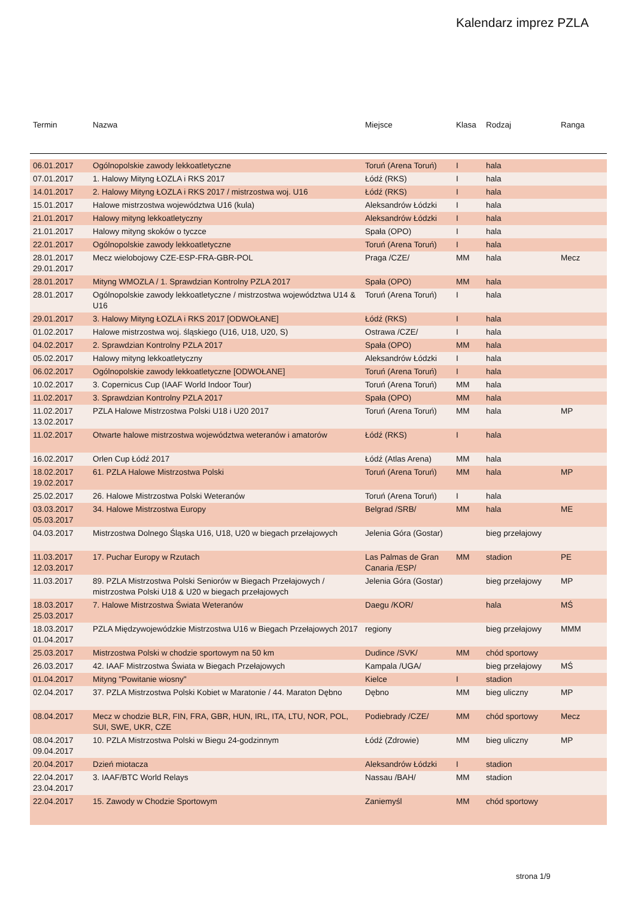Kalendarz imprez PZLA
| Termin | Nazwa | Miejsce | Klasa | Rodzaj | Ranga |
| --- | --- | --- | --- | --- | --- |
| 06.01.2017 | Ogólnopolskie zawody lekkoatletyczne | Toruń (Arena Toruń) | I | hala | |
| 07.01.2017 | 1. Halowy Mityng ŁOZLA i RKS 2017 | Łódź (RKS) | I | hala | |
| 14.01.2017 | 2. Halowy Mityng ŁOZLA i RKS 2017 / mistrzostwa woj. U16 | Łódź (RKS) | I | hala | |
| 15.01.2017 | Halowe mistrzostwa województwa U16 (kula) | Aleksandrów Łódzki | I | hala | |
| 21.01.2017 | Halowy mityng lekkoatletyczny | Aleksandrów Łódzki | I | hala | |
| 21.01.2017 | Halowy mityng skoków o tyczce | Spała (OPO) | I | hala | |
| 22.01.2017 | Ogólnopolskie zawody lekkoatletyczne | Toruń (Arena Toruń) | I | hala | |
| 28.01.2017 29.01.2017 | Mecz wielobojowy CZE-ESP-FRA-GBR-POL | Praga /CZE/ | MM | hala | Mecz |
| 28.01.2017 | Mityng WMOZLA / 1. Sprawdzian Kontrolny PZLA 2017 | Spała (OPO) | MM | hala | |
| 28.01.2017 | Ogólnopolskie zawody lekkoatletyczne / mistrzostwa województwa U14 & U16 | Toruń (Arena Toruń) | I | hala | |
| 29.01.2017 | 3. Halowy Mityng ŁOZLA i RKS 2017 [ODWOŁANE] | Łódź (RKS) | I | hala | |
| 01.02.2017 | Halowe mistrzostwa woj. śląskiego (U16, U18, U20, S) | Ostrawa /CZE/ | I | hala | |
| 04.02.2017 | 2. Sprawdzian Kontrolny PZLA 2017 | Spała (OPO) | MM | hala | |
| 05.02.2017 | Halowy mityng lekkoatletyczny | Aleksandrów Łódzki | I | hala | |
| 06.02.2017 | Ogólnopolskie zawody lekkoatletyczne [ODWOŁANE] | Toruń (Arena Toruń) | I | hala | |
| 10.02.2017 | 3. Copernicus Cup (IAAF World Indoor Tour) | Toruń (Arena Toruń) | MM | hala | |
| 11.02.2017 | 3. Sprawdzian Kontrolny PZLA 2017 | Spała (OPO) | MM | hala | |
| 11.02.2017 13.02.2017 | PZLA Halowe Mistrzostwa Polski U18 i U20 2017 | Toruń (Arena Toruń) | MM | hala | MP |
| 11.02.2017 | Otwarte halowe mistrzostwa województwa weteranów i amatorów | Łódź (RKS) | I | hala | |
| 16.02.2017 | Orlen Cup Łódź 2017 | Łódź (Atlas Arena) | MM | hala | |
| 18.02.2017 19.02.2017 | 61. PZLA Halowe Mistrzostwa Polski | Toruń (Arena Toruń) | MM | hala | MP |
| 25.02.2017 | 26. Halowe Mistrzostwa Polski Weteranów | Toruń (Arena Toruń) | I | hala | |
| 03.03.2017 05.03.2017 | 34. Halowe Mistrzostwa Europy | Belgrad /SRB/ | MM | hala | ME |
| 04.03.2017 | Mistrzostwa Dolnego Śląska U16, U18, U20 w biegach przełajowych | Jelenia Góra (Gostar) | | bieg przełajowy | |
| 11.03.2017 12.03.2017 | 17. Puchar Europy w Rzutach | Las Palmas de Gran Canaria /ESP/ | MM | stadion | PE |
| 11.03.2017 | 89. PZLA Mistrzostwa Polski Seniorów w Biegach Przełajowych / mistrzostwa Polski U18 & U20 w biegach przełajowych | Jelenia Góra (Gostar) | | bieg przełajowy | MP |
| 18.03.2017 25.03.2017 | 7. Halowe Mistrzostwa Świata Weteranów | Daegu /KOR/ | | hala | MŚ |
| 18.03.2017 01.04.2017 | PZLA Międzywojewódzkie Mistrzostwa U16 w Biegach Przełajowych 2017 | regiony | | bieg przełajowy | MMM |
| 25.03.2017 | Mistrzostwa Polski w chodzie sportowym na 50 km | Dudince /SVK/ | MM | chód sportowy | |
| 26.03.2017 | 42. IAAF Mistrzostwa Świata w Biegach Przełajowych | Kampala /UGA/ | | bieg przełajowy | MŚ |
| 01.04.2017 | Mityng "Powitanie wiosny" | Kielce | I | stadion | |
| 02.04.2017 | 37. PZLA Mistrzostwa Polski Kobiet w Maratonie / 44. Maraton Dębno | Dębno | MM | bieg uliczny | MP |
| 08.04.2017 | Mecz w chodzie BLR, FIN, FRA, GBR, HUN, IRL, ITA, LTU, NOR, POL, SUI, SWE, UKR, CZE | Podiebrady /CZE/ | MM | chód sportowy | Mecz |
| 08.04.2017 09.04.2017 | 10. PZLA Mistrzostwa Polski w Biegu 24-godzinnym | Łódź (Zdrowie) | MM | bieg uliczny | MP |
| 20.04.2017 | Dzień miotacza | Aleksandrów Łódzki | I | stadion | |
| 22.04.2017 23.04.2017 | 3. IAAF/BTC World Relays | Nassau /BAH/ | MM | stadion | |
| 22.04.2017 | 15. Zawody w Chodzie Sportowym | Zaniemyśl | MM | chód sportowy | |
strona 1/9